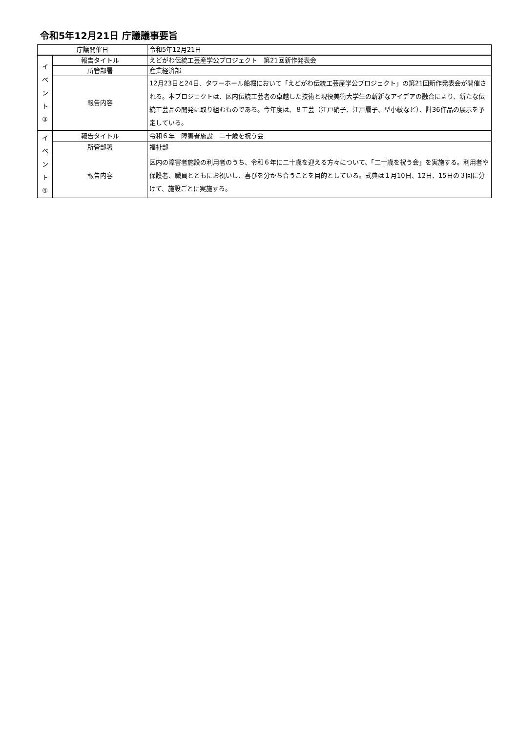令和5年12月21日 庁議議事要旨
| 庁議開催日 | | 令和5年12月21日 |
| イ ベ ン ト ③ | 報告タイトル | えどがわ伝統工芸産学公プロジェクト 第21回新作発表会 |
| | 所管部署 | 産業経済部 |
| | 報告内容 | 12月23日と24日、タワーホール船堀において「えどがわ伝統工芸産学公プロジェクト」の第21回新作発表会が開催される。本プロジェクトは、区内伝統工芸者の卓越した技術と現役美術大学生の斬新なアイデアの融合により、新たな伝統工芸品の開発に取り組むものである。今年度は、８工芸（江戸硝子、江戸扇子、型小紋など）、計36作品の展示を予定している。 |
| イ ベ ン ト ④ | 報告タイトル | 令和６年 障害者施設 二十歳を祝う会 |
| | 所管部署 | 福祉部 |
| | 報告内容 | 区内の障害者施設の利用者のうち、令和６年に二十歳を迎える方々について、「二十歳を祝う会」を実施する。利用者や保護者、職員とともにお祝いし、喜びを分かち合うことを目的としている。式典は１月10日、12日、15日の３回に分けて、施設ごとに実施する。 |